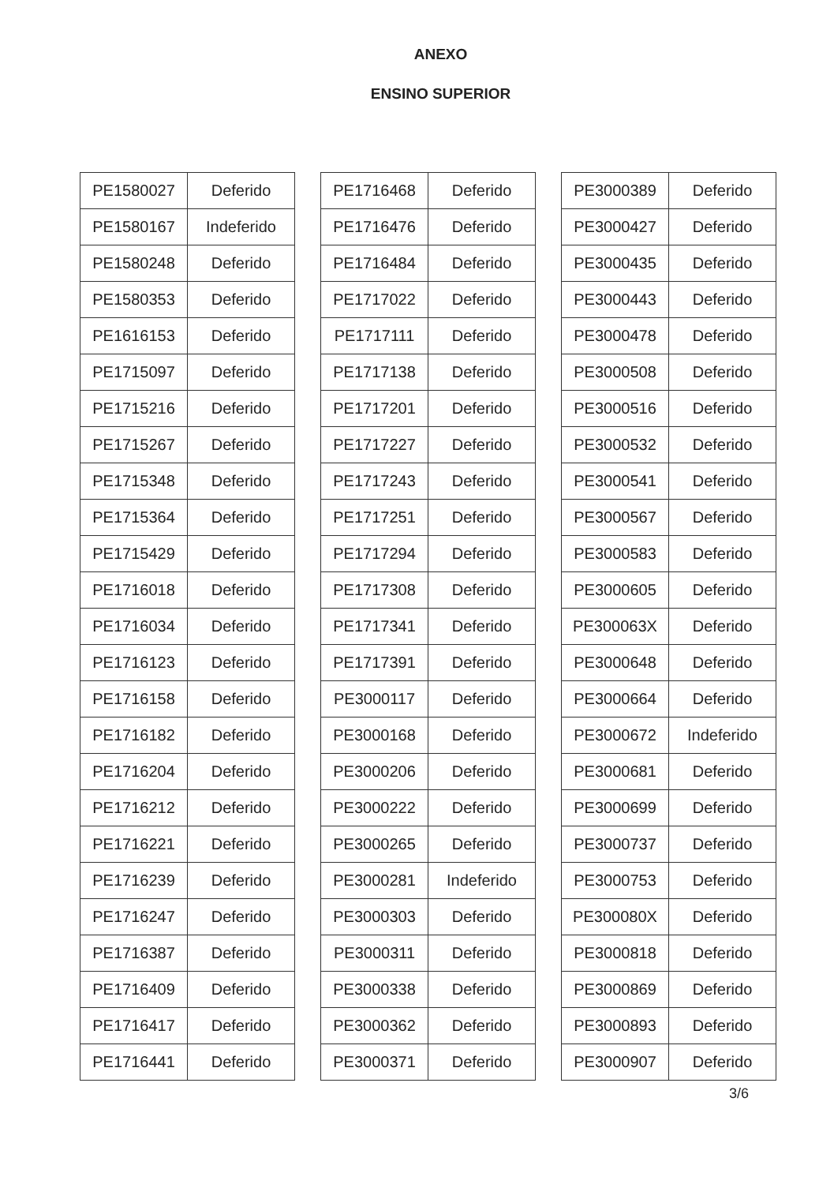ANEXO
ENSINO SUPERIOR
| PE1580027 | Deferido |
| PE1580167 | Indeferido |
| PE1580248 | Deferido |
| PE1580353 | Deferido |
| PE1616153 | Deferido |
| PE1715097 | Deferido |
| PE1715216 | Deferido |
| PE1715267 | Deferido |
| PE1715348 | Deferido |
| PE1715364 | Deferido |
| PE1715429 | Deferido |
| PE1716018 | Deferido |
| PE1716034 | Deferido |
| PE1716123 | Deferido |
| PE1716158 | Deferido |
| PE1716182 | Deferido |
| PE1716204 | Deferido |
| PE1716212 | Deferido |
| PE1716221 | Deferido |
| PE1716239 | Deferido |
| PE1716247 | Deferido |
| PE1716387 | Deferido |
| PE1716409 | Deferido |
| PE1716417 | Deferido |
| PE1716441 | Deferido |
| PE1716468 | Deferido |
| PE1716476 | Deferido |
| PE1716484 | Deferido |
| PE1717022 | Deferido |
| PE1717111 | Deferido |
| PE1717138 | Deferido |
| PE1717201 | Deferido |
| PE1717227 | Deferido |
| PE1717243 | Deferido |
| PE1717251 | Deferido |
| PE1717294 | Deferido |
| PE1717308 | Deferido |
| PE1717341 | Deferido |
| PE1717391 | Deferido |
| PE3000117 | Deferido |
| PE3000168 | Deferido |
| PE3000206 | Deferido |
| PE3000222 | Deferido |
| PE3000265 | Deferido |
| PE3000281 | Indeferido |
| PE3000303 | Deferido |
| PE3000311 | Deferido |
| PE3000338 | Deferido |
| PE3000362 | Deferido |
| PE3000371 | Deferido |
| PE3000389 | Deferido |
| PE3000427 | Deferido |
| PE3000435 | Deferido |
| PE3000443 | Deferido |
| PE3000478 | Deferido |
| PE3000508 | Deferido |
| PE3000516 | Deferido |
| PE3000532 | Deferido |
| PE3000541 | Deferido |
| PE3000567 | Deferido |
| PE3000583 | Deferido |
| PE3000605 | Deferido |
| PE300063X | Deferido |
| PE3000648 | Deferido |
| PE3000664 | Deferido |
| PE3000672 | Indeferido |
| PE3000681 | Deferido |
| PE3000699 | Deferido |
| PE3000737 | Deferido |
| PE3000753 | Deferido |
| PE300080X | Deferido |
| PE3000818 | Deferido |
| PE3000869 | Deferido |
| PE3000893 | Deferido |
| PE3000907 | Deferido |
3/6